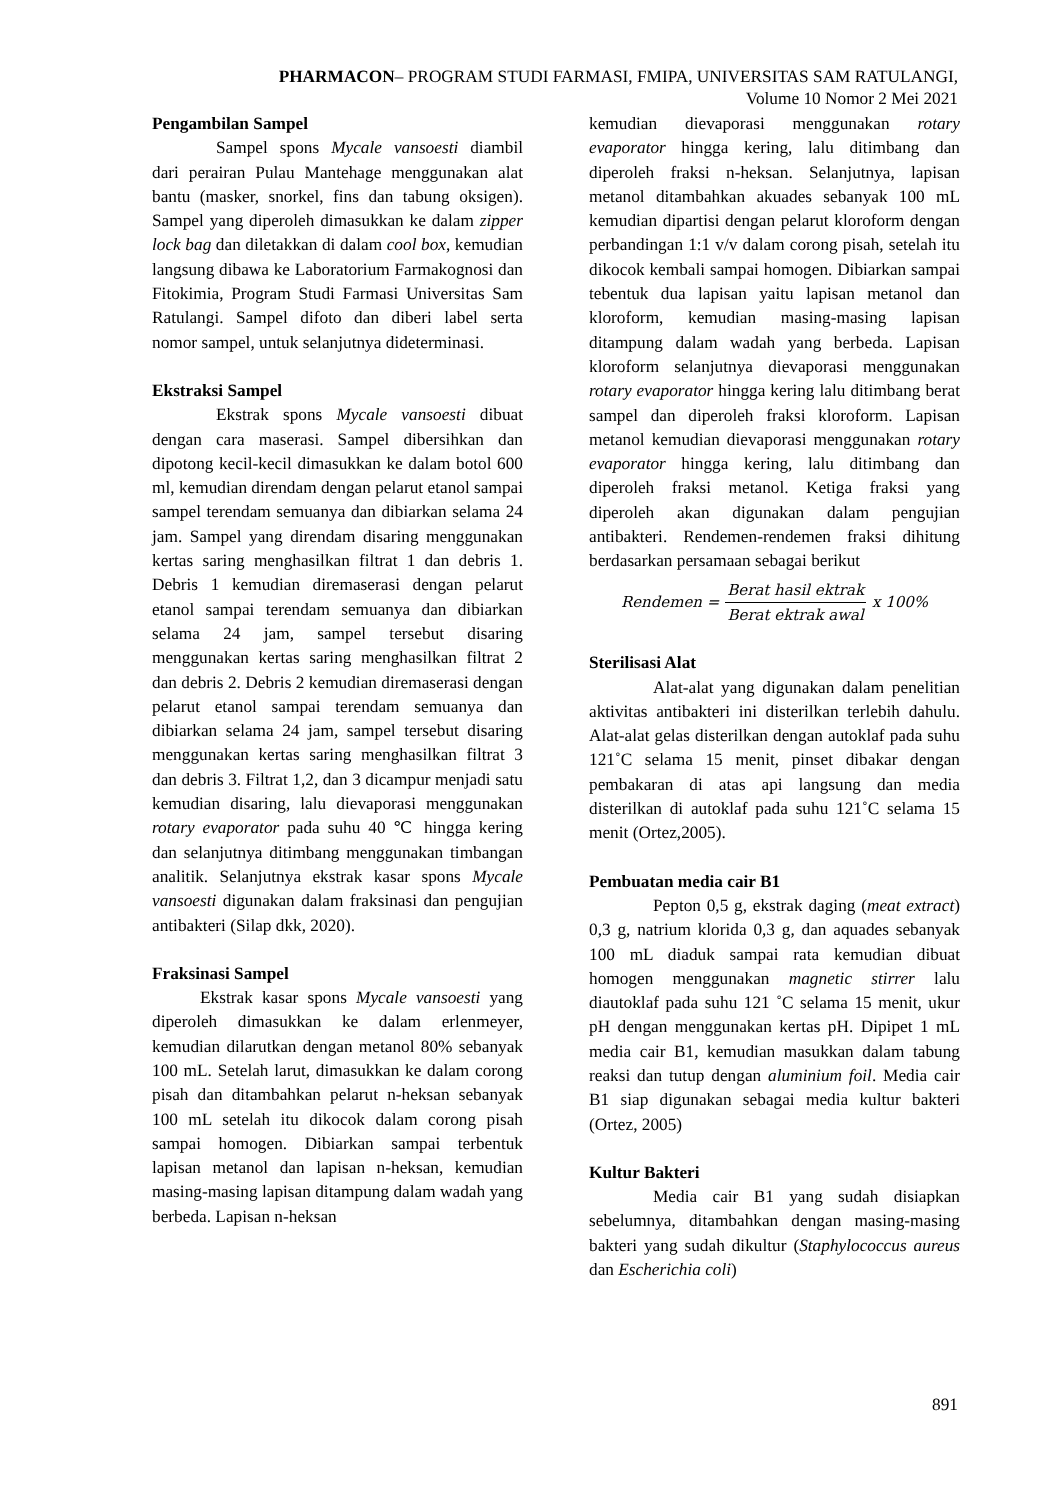PHARMACON– PROGRAM STUDI FARMASI, FMIPA, UNIVERSITAS SAM RATULANGI,
Volume 10 Nomor 2 Mei 2021
Pengambilan Sampel
Sampel spons Mycale vansoesti diambil dari perairan Pulau Mantehage menggunakan alat bantu (masker, snorkel, fins dan tabung oksigen). Sampel yang diperoleh dimasukkan ke dalam zipper lock bag dan diletakkan di dalam cool box, kemudian langsung dibawa ke Laboratorium Farmakognosi dan Fitokimia, Program Studi Farmasi Universitas Sam Ratulangi. Sampel difoto dan diberi label serta nomor sampel, untuk selanjutnya dideterminasi.
Ekstraksi Sampel
Ekstrak spons Mycale vansoesti dibuat dengan cara maserasi. Sampel dibersihkan dan dipotong kecil-kecil dimasukkan ke dalam botol 600 ml, kemudian direndam dengan pelarut etanol sampai sampel terendam semuanya dan dibiarkan selama 24 jam. Sampel yang direndam disaring menggunakan kertas saring menghasilkan filtrat 1 dan debris 1. Debris 1 kemudian diremaserasi dengan pelarut etanol sampai terendam semuanya dan dibiarkan selama 24 jam, sampel tersebut disaring menggunakan kertas saring menghasilkan filtrat 2 dan debris 2. Debris 2 kemudian diremaserasi dengan pelarut etanol sampai terendam semuanya dan dibiarkan selama 24 jam, sampel tersebut disaring menggunakan kertas saring menghasilkan filtrat 3 dan debris 3. Filtrat 1,2, dan 3 dicampur menjadi satu kemudian disaring, lalu dievaporasi menggunakan rotary evaporator pada suhu 40 ℃ hingga kering dan selanjutnya ditimbang menggunakan timbangan analitik. Selanjutnya ekstrak kasar spons Mycale vansoesti digunakan dalam fraksinasi dan pengujian antibakteri (Silap dkk, 2020).
Fraksinasi Sampel
Ekstrak kasar spons Mycale vansoesti yang diperoleh dimasukkan ke dalam erlenmeyer, kemudian dilarutkan dengan metanol 80% sebanyak 100 mL. Setelah larut, dimasukkan ke dalam corong pisah dan ditambahkan pelarut n-heksan sebanyak 100 mL setelah itu dikocok dalam corong pisah sampai homogen. Dibiarkan sampai terbentuk lapisan metanol dan lapisan n-heksan, kemudian masing-masing lapisan ditampung dalam wadah yang berbeda. Lapisan n-heksan
kemudian dievaporasi menggunakan rotary evaporator hingga kering, lalu ditimbang dan diperoleh fraksi n-heksan. Selanjutnya, lapisan metanol ditambahkan akuades sebanyak 100 mL kemudian dipartisi dengan pelarut kloroform dengan perbandingan 1:1 v/v dalam corong pisah, setelah itu dikocok kembali sampai homogen. Dibiarkan sampai tebentuk dua lapisan yaitu lapisan metanol dan kloroform, kemudian masing-masing lapisan ditampung dalam wadah yang berbeda. Lapisan kloroform selanjutnya dievaporasi menggunakan rotary evaporator hingga kering lalu ditimbang berat sampel dan diperoleh fraksi kloroform. Lapisan metanol kemudian dievaporasi menggunakan rotary evaporator hingga kering, lalu ditimbang dan diperoleh fraksi metanol. Ketiga fraksi yang diperoleh akan digunakan dalam pengujian antibakteri. Rendemen-rendemen fraksi dihitung berdasarkan persamaan sebagai berikut
Rendemen = Berat hasil ektrak Berat ektrak awal x 100%
Sterilisasi Alat
Alat-alat yang digunakan dalam penelitian aktivitas antibakteri ini disterilkan terlebih dahulu. Alat-alat gelas disterilkan dengan autoklaf pada suhu 121˚C selama 15 menit, pinset dibakar dengan pembakaran di atas api langsung dan media disterilkan di autoklaf pada suhu 121˚C selama 15 menit (Ortez,2005).
Pembuatan media cair B1
Pepton 0,5 g, ekstrak daging (meat extract) 0,3 g, natrium klorida 0,3 g, dan aquades sebanyak 100 mL diaduk sampai rata kemudian dibuat homogen menggunakan magnetic stirrer lalu diautoklaf pada suhu 121 ˚C selama 15 menit, ukur pH dengan menggunakan kertas pH. Dipipet 1 mL media cair B1, kemudian masukkan dalam tabung reaksi dan tutup dengan aluminium foil. Media cair B1 siap digunakan sebagai media kultur bakteri (Ortez, 2005)
Kultur Bakteri
Media cair B1 yang sudah disiapkan sebelumnya, ditambahkan dengan masing-masing bakteri yang sudah dikultur (Staphylococcus aureus dan Escherichia coli)
891